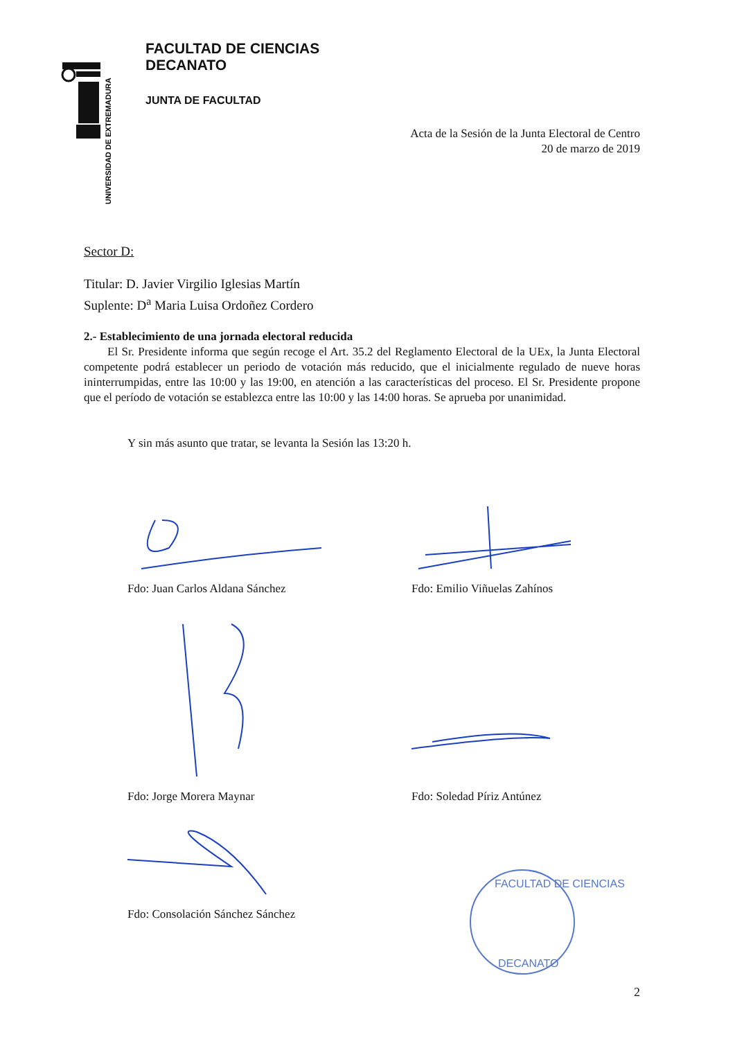UNIVERSIDAD DE EXTREMADURA
FACULTAD DE CIENCIAS
DECANATO
JUNTA DE FACULTAD
Acta de la Sesión de la Junta Electoral de Centro
20 de marzo de 2019
Sector D:
Titular: D. Javier Virgilio Iglesias Martín
Suplente: D<sup>a</sup> Maria Luisa Ordoñez Cordero
2.- Establecimiento de una jornada electoral reducida
  El Sr. Presidente informa que según recoge el Art. 35.2 del Reglamento Electoral de la UEx, la Junta Electoral competente podrá establecer un periodo de votación más reducido, que el inicialmente regulado de nueve horas ininterrumpidas, entre las 10:00 y las 19:00, en atención a las características del proceso. El Sr. Presidente propone que el período de votación se establezca entre las 10:00 y las 14:00 horas. Se aprueba por unanimidad.
Y sin más asunto que tratar, se levanta la Sesión las 13:20 h.
Fdo: Juan Carlos Aldana Sánchez
Fdo: Emilio Viñuelas Zahínos
Fdo: Jorge Morera Maynar
Fdo: Soledad Píriz Antúnez
Fdo: Consolación Sánchez Sánchez
FACULTAD DE CIENCIAS
DECANATO
2